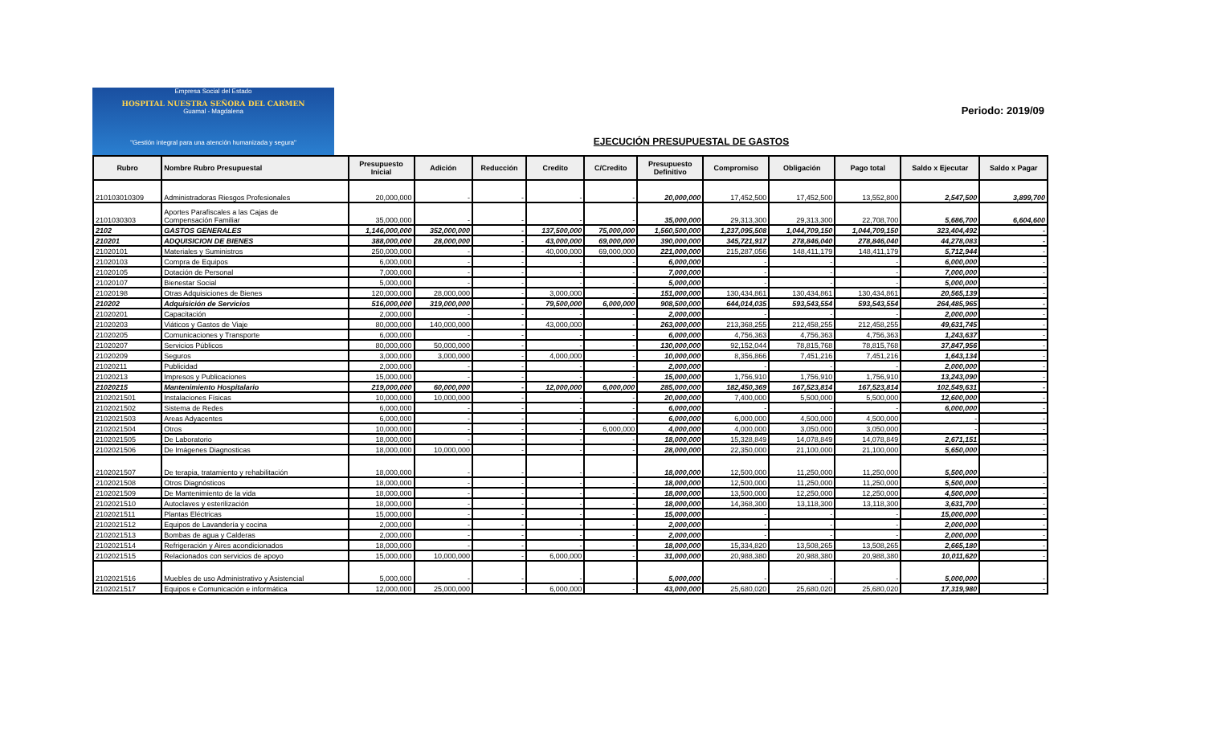Empresa Social del Estado
HOSPITAL NUESTRA SEÑORA DEL CARMEN
Guamal - Magdalena
"Gestión integral para una atención humanizada y segura"
EJECUCIÓN PRESUPUESTAL DE GASTOS
Periodo: 2019/09
| Rubro | Nombre Rubro Presupuestal | Presupuesto Inicial | Adición | Reducción | Credito | C/Credito | Presupuesto Definitivo | Compromiso | Obligación | Pago total | Saldo x Ejecutar | Saldo x Pagar |
| --- | --- | --- | --- | --- | --- | --- | --- | --- | --- | --- | --- | --- |
| 210103010309 | Administradoras Riesgos Profesionales | 20,000,000 | - | - | - | - | 20,000,000 | 17,452,500 | 17,452,500 | 13,552,800 | 2,547,500 | 3,899,700 |
| 2101030303 | Aportes Parafiscales a las Cajas de Compensación Familiar | 35,000,000 | - | - | - | - | 35,000,000 | 29,313,300 | 29,313,300 | 22,708,700 | 5,686,700 | 6,604,600 |
| 2102 | GASTOS GENERALES | 1,146,000,000 | 352,000,000 | - | 137,500,000 | 75,000,000 | 1,560,500,000 | 1,237,095,508 | 1,044,709,150 | 1,044,709,150 | 323,404,492 | - |
| 210201 | ADQUISICION DE BIENES | 388,000,000 | 28,000,000 | - | 43,000,000 | 69,000,000 | 390,000,000 | 345,721,917 | 278,846,040 | 278,846,040 | 44,278,083 | - |
| 21020101 | Materiales y Suministros | 250,000,000 | - | - | 40,000,000 | 69,000,000 | 221,000,000 | 215,287,056 | 148,411,179 | 148,411,179 | 5,712,944 | - |
| 21020103 | Compra de Equipos | 6,000,000 | - | - | - | - | 6,000,000 | - | - | - | 6,000,000 | - |
| 21020105 | Dotación de Personal | 7,000,000 | - | - | - | - | 7,000,000 | - | - | - | 7,000,000 | - |
| 21020107 | Bienestar Social | 5,000,000 | - | - | - | - | 5,000,000 | - | - | - | 5,000,000 | - |
| 21020198 | Otras Adquisiciones de Bienes | 120,000,000 | 28,000,000 | - | 3,000,000 | - | 151,000,000 | 130,434,861 | 130,434,861 | 130,434,861 | 20,565,139 | - |
| 210202 | Adquisición de Servicios | 516,000,000 | 319,000,000 | - | 79,500,000 | 6,000,000 | 908,500,000 | 644,014,035 | 593,543,554 | 593,543,554 | 264,485,965 | - |
| 21020201 | Capacitación | 2,000,000 | - | - | - | - | 2,000,000 | - | - | - | 2,000,000 | - |
| 21020203 | Viáticos y Gastos de Viaje | 80,000,000 | 140,000,000 | - | 43,000,000 | - | 263,000,000 | 213,368,255 | 212,458,255 | 212,458,255 | 49,631,745 | - |
| 21020205 | Comunicaciones y Transporte | 6,000,000 | - | - | - | - | 6,000,000 | 4,756,363 | 4,756,363 | 4,756,363 | 1,243,637 | - |
| 21020207 | Servicios Públicos | 80,000,000 | 50,000,000 | - | - | - | 130,000,000 | 92,152,044 | 78,815,768 | 78,815,768 | 37,847,956 | - |
| 21020209 | Seguros | 3,000,000 | 3,000,000 | - | 4,000,000 | - | 10,000,000 | 8,356,866 | 7,451,216 | 7,451,216 | 1,643,134 | - |
| 21020211 | Publicidad | 2,000,000 | - | - | - | - | 2,000,000 | - | - | - | 2,000,000 | - |
| 21020213 | Impresos y Publicaciones | 15,000,000 | - | - | - | - | 15,000,000 | 1,756,910 | 1,756,910 | 1,756,910 | 13,243,090 | - |
| 21020215 | Mantenimiento Hospitalario | 219,000,000 | 60,000,000 | - | 12,000,000 | 6,000,000 | 285,000,000 | 182,450,369 | 167,523,814 | 167,523,814 | 102,549,631 | - |
| 2102021501 | Instalaciones Físicas | 10,000,000 | 10,000,000 | - | - | - | 20,000,000 | 7,400,000 | 5,500,000 | 5,500,000 | 12,600,000 | - |
| 2102021502 | Sistema de Redes | 6,000,000 | - | - | - | - | 6,000,000 | - | - | - | 6,000,000 | - |
| 2102021503 | Areas Adyacentes | 6,000,000 | - | - | - | - | 6,000,000 | 6,000,000 | 4,500,000 | 4,500,000 | - | - |
| 2102021504 | Otros | 10,000,000 | - | - | - | 6,000,000 | 4,000,000 | 4,000,000 | 3,050,000 | 3,050,000 | - | - |
| 2102021505 | De Laboratorio | 18,000,000 | - | - | - | - | 18,000,000 | 15,328,849 | 14,078,849 | 14,078,849 | 2,671,151 | - |
| 2102021506 | De Imágenes Diagnosticas | 18,000,000 | 10,000,000 | - | - | - | 28,000,000 | 22,350,000 | 21,100,000 | 21,100,000 | 5,650,000 | - |
| 2102021507 | De terapia, tratamiento y rehabilitación | 18,000,000 | - | - | - | - | 18,000,000 | 12,500,000 | 11,250,000 | 11,250,000 | 5,500,000 | - |
| 2102021508 | Otros Diagnósticos | 18,000,000 | - | - | - | - | 18,000,000 | 12,500,000 | 11,250,000 | 11,250,000 | 5,500,000 | - |
| 2102021509 | De Mantenimiento de la vida | 18,000,000 | - | - | - | - | 18,000,000 | 13,500,000 | 12,250,000 | 12,250,000 | 4,500,000 | - |
| 2102021510 | Autoclaves y esterilización | 18,000,000 | - | - | - | - | 18,000,000 | 14,368,300 | 13,118,300 | 13,118,300 | 3,631,700 | - |
| 2102021511 | Plantas Eléctricas | 15,000,000 | - | - | - | - | 15,000,000 | - | - | - | 15,000,000 | - |
| 2102021512 | Equipos de Lavandería y cocina | 2,000,000 | - | - | - | - | 2,000,000 | - | - | - | 2,000,000 | - |
| 2102021513 | Bombas de agua y Calderas | 2,000,000 | - | - | - | - | 2,000,000 | - | - | - | 2,000,000 | - |
| 2102021514 | Refrigeración y Aires acondicionados | 18,000,000 | - | - | - | - | 18,000,000 | 15,334,820 | 13,508,265 | 13,508,265 | 2,665,180 | - |
| 2102021515 | Relacionados con servicios de apoyo | 15,000,000 | 10,000,000 | - | 6,000,000 | - | 31,000,000 | 20,988,380 | 20,988,380 | 20,988,380 | 10,011,620 | - |
| 2102021516 | Muebles de uso Administrativo y Asistencial | 5,000,000 | - | - | - | - | 5,000,000 | - | - | - | 5,000,000 | - |
| 2102021517 | Equipos e Comunicación e informática | 12,000,000 | 25,000,000 | - | 6,000,000 | - | 43,000,000 | 25,680,020 | 25,680,020 | 25,680,020 | 17,319,980 | - |